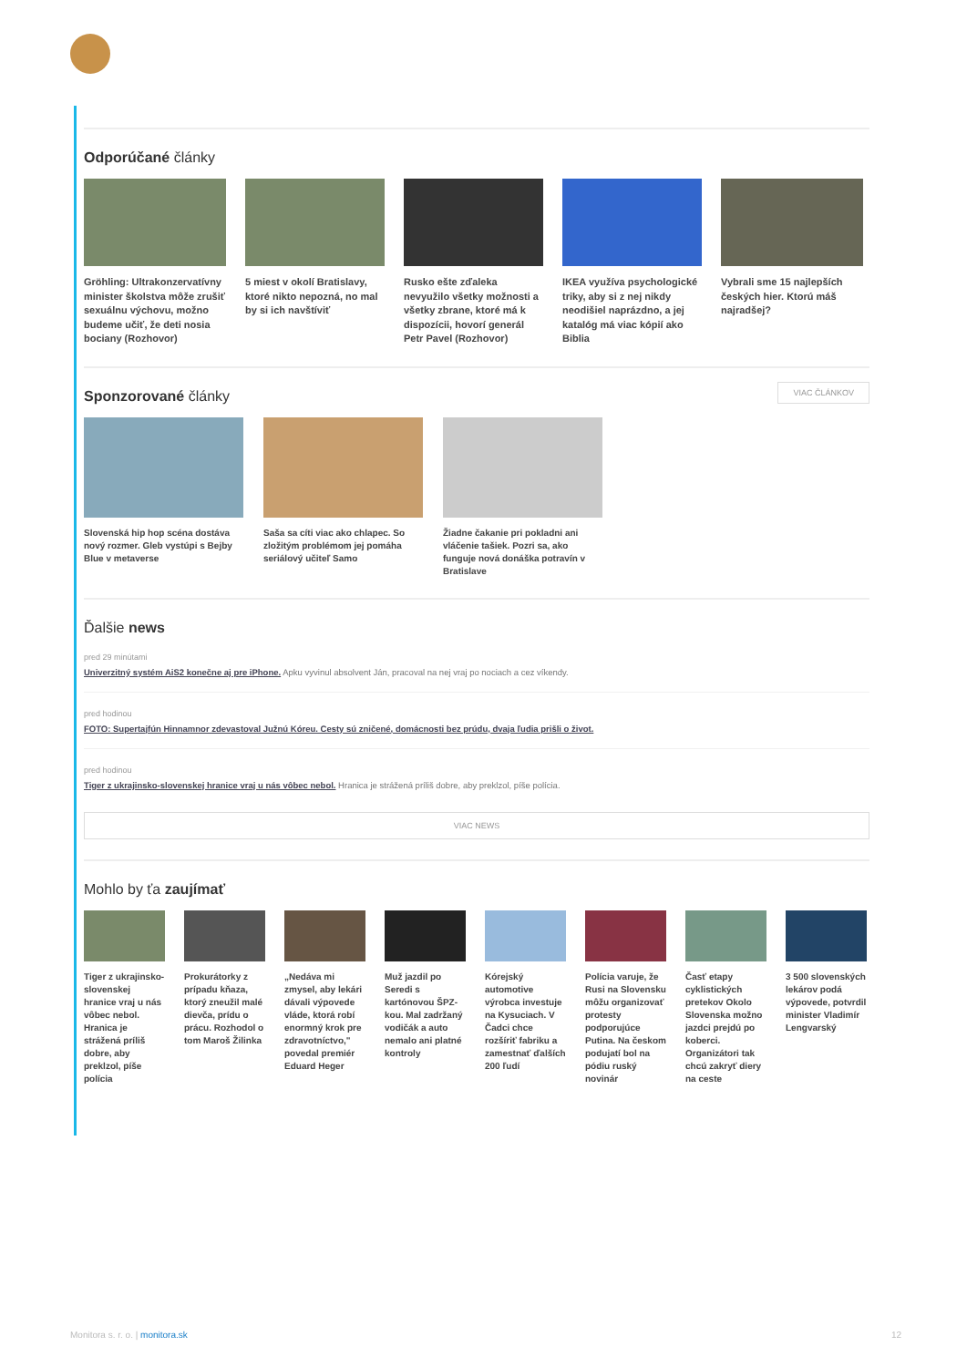Odporúčané články
Gröhling: Ultrakonzervatívny minister školstva môže zrušiť sexuálnu výchovu, možno budeme učiť, že deti nosia bociany (Rozhovor)
5 miest v okolí Bratislavy, ktoré nikto nepozná, no mal by si ich navštíviť
Rusko ešte zďaleka nevyužilo všetky možnosti a všetky zbrane, ktoré má k dispozícii, hovorí generál Petr Pavel (Rozhovor)
IKEA využíva psychologické triky, aby si z nej nikdy neodišiel naprázdno, a jej katalóg má viac kópií ako Biblia
Vybrali sme 15 najlepších českých hier. Ktorú máš najradšej?
Sponzorované články
VIAC ČLÁNKOV
Slovenská hip hop scéna dostáva nový rozmer. Gleb vystúpi s Bejby Blue v metaverse
Saša sa cíti viac ako chlapec. So zložitým problémom jej pomáha seriálový učiteľ Samo
Žiadne čakanie pri pokladni ani vláčenie tašiek. Pozri sa, ako funguje nová donáška potravín v Bratislave
Ďalšie news
pred 29 minútami
Univerzitný systém AiS2 konečne aj pre iPhone. Apku vyvinul absolvent Ján, pracoval na nej vraj po nociach a cez víkendy.
pred hodinou
FOTO: Supertajfún Hinnamnor zdevastoval Južnú Kóreu. Cesty sú zničené, domácnosti bez prúdu, dvaja ľudia prišli o život.
pred hodinou
Tiger z ukrajinsko-slovenskej hranice vraj u nás vôbec nebol. Hranica je strážená príliš dobre, aby preklzol, píše polícia.
VIAC NEWS
Mohlo by ťa zaujímať
Tiger z ukrajinsko-slovenskej hranice vraj u nás vôbec nebol. Hranica je strážená príliš dobre, aby preklzol, píše polícia
Prokurátorky z prípadu kňaza, ktorý zneužil malé dievča, prídu o prácu. Rozhodol o tom Maroš Žilinka
„Nedáva mi zmysel, aby lekári dávali výpovede vláde, ktorá robí enormný krok pre zdravotníctvo," povedal premiér Eduard Heger
Muž jazdil po Seredi s kartónovou ŠPZ-kou. Mal zadržaný vodičák a auto nemalo ani platné kontroly
Kórejský automotive výrobca investuje na Kysuciach. V Čadci chce rozšíriť fabriku a zamestnať ďalších 200 ľudí
Polícia varuje, že Rusi na Slovensku môžu organizovať protesty podporujúce Putina. Na českom podujatí bol na pódiu ruský novinár
Časť etapy cyklistických pretekov Okolo Slovenska možno jazdci prejdú po koberci. Organizátori tak chcú zakryť diery na ceste
3 500 slovenských lekárov podá výpovede, potvrdil minister Vladimír Lengvarský
Monitora s. r. o. | monitora.sk 12